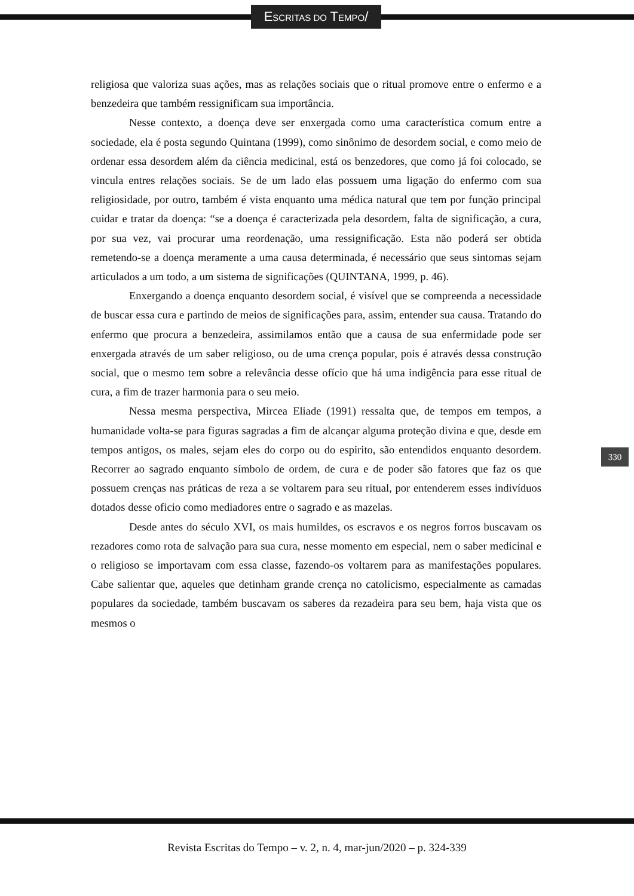ESCRITAS DO TEMPO/
religiosa que valoriza suas ações, mas as relações sociais que o ritual promove entre o enfermo e a benzedeira que também ressignificam sua importância.
Nesse contexto, a doença deve ser enxergada como uma característica comum entre a sociedade, ela é posta segundo Quintana (1999), como sinônimo de desordem social, e como meio de ordenar essa desordem além da ciência medicinal, está os benzedores, que como já foi colocado, se vincula entres relações sociais. Se de um lado elas possuem uma ligação do enfermo com sua religiosidade, por outro, também é vista enquanto uma médica natural que tem por função principal cuidar e tratar da doença: “se a doença é caracterizada pela desordem, falta de significação, a cura, por sua vez, vai procurar uma reordenação, uma ressignificação. Esta não poderá ser obtida remetendo-se a doença meramente a uma causa determinada, é necessário que seus sintomas sejam articulados a um todo, a um sistema de significações (QUINTANA, 1999, p. 46).
Enxergando a doença enquanto desordem social, é visível que se compreenda a necessidade de buscar essa cura e partindo de meios de significações para, assim, entender sua causa. Tratando do enfermo que procura a benzedeira, assimilamos então que a causa de sua enfermidade pode ser enxergada através de um saber religioso, ou de uma crença popular, pois é através dessa construção social, que o mesmo tem sobre a relevância desse ofício que há uma indigência para esse ritual de cura, a fim de trazer harmonia para o seu meio.
Nessa mesma perspectiva, Mircea Eliade (1991) ressalta que, de tempos em tempos, a humanidade volta-se para figuras sagradas a fim de alcançar alguma proteção divina e que, desde em tempos antigos, os males, sejam eles do corpo ou do espirito, são entendidos enquanto desordem. Recorrer ao sagrado enquanto símbolo de ordem, de cura e de poder são fatores que faz os que possuem crenças nas práticas de reza a se voltarem para seu ritual, por entenderem esses indivíduos dotados desse oficio como mediadores entre o sagrado e as mazelas.
Desde antes do século XVI, os mais humildes, os escravos e os negros forros buscavam os rezadores como rota de salvação para sua cura, nesse momento em especial, nem o saber medicinal e o religioso se importavam com essa classe, fazendo-os voltarem para as manifestações populares. Cabe salientar que, aqueles que detinham grande crença no catolicismo, especialmente as camadas populares da sociedade, também buscavam os saberes da rezadeira para seu bem, haja vista que os mesmos o
330
Revista Escritas do Tempo – v. 2, n. 4, mar-jun/2020 – p. 324-339